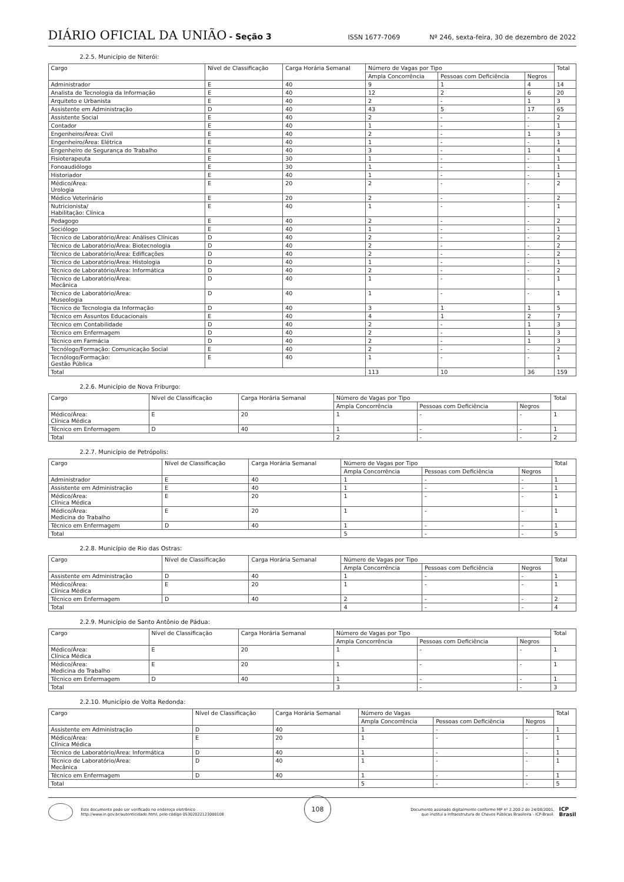DIÁRIO OFICIAL DA UNIÃO - Seção 3 ISSN 1677-7069 Nº 246, sexta-feira, 30 de dezembro de 2022
2.2.5. Município de Niterói:
| Cargo | Nível de Classificação | Carga Horária Semanal | Número de Vagas por Tipo | | | Total |
| --- | --- | --- | --- | --- | --- | --- |
| | | | Ampla Concorrência | Pessoas com Deficiência | Negros | |
| Administrador | E | 40 | 9 | 1 | 4 | 14 |
| Analista de Tecnologia da Informação | E | 40 | 12 | 2 | 6 | 20 |
| Arquiteto e Urbanista | E | 40 | 2 | - | 1 | 3 |
| Assistente em Administração | D | 40 | 43 | 5 | 17 | 65 |
| Assistente Social | E | 40 | 2 | - | - | 2 |
| Contador | E | 40 | 1 | - | - | 1 |
| Engenheiro/Área: Civil | E | 40 | 2 | - | 1 | 3 |
| Engenheiro/Área: Elétrica | E | 40 | 1 | - | - | 1 |
| Engenheiro de Segurança do Trabalho | E | 40 | 3 | - | 1 | 4 |
| Fisioterapeuta | E | 30 | 1 | - | - | 1 |
| Fonoaudiólogo | E | 30 | 1 | - | - | 1 |
| Historiador | E | 40 | 1 | - | - | 1 |
| Médico/Área: Urologia | E | 20 | 2 | - | - | 2 |
| Médico Veterinário | E | 20 | 2 | - | - | 2 |
| Nutricionista/ Habilitação: Clínica | E | 40 | 1 | - | - | 1 |
| Pedagogo | E | 40 | 2 | - | - | 2 |
| Sociólogo | E | 40 | 1 | - | - | 1 |
| Técnico de Laboratório/Área: Análises Clínicas | D | 40 | 2 | - | - | 2 |
| Técnico de Laboratório/Área: Biotecnologia | D | 40 | 2 | - | - | 2 |
| Técnico de Laboratório/Área: Edificações | D | 40 | 2 | - | - | 2 |
| Técnico de Laboratório/Área: Histologia | D | 40 | 1 | - | - | 1 |
| Técnico de Laboratório/Área: Informática | D | 40 | 2 | - | - | 2 |
| Técnico de Laboratório/Área: Mecânica | D | 40 | 1 | - | - | 1 |
| Técnico de Laboratório/Área: Museologia | D | 40 | 1 | - | - | 1 |
| Técnico de Tecnologia da Informação | D | 40 | 3 | 1 | 1 | 5 |
| Técnico em Assuntos Educacionais | E | 40 | 4 | 1 | 2 | 7 |
| Técnico em Contabilidade | D | 40 | 2 | - | 1 | 3 |
| Técnico em Enfermagem | D | 40 | 2 | - | 1 | 3 |
| Técnico em Farmácia | D | 40 | 2 | - | 1 | 3 |
| Tecnólogo/Formação: Comunicação Social | E | 40 | 2 | - | - | 2 |
| Tecnólogo/Formação: Gestão Pública | E | 40 | 1 | - | - | 1 |
| Total | | | 113 | 10 | 36 | 159 |
2.2.6. Município de Nova Friburgo:
| Cargo | Nível de Classificação | Carga Horária Semanal | Número de Vagas por Tipo | | | Total |
| --- | --- | --- | --- | --- | --- | --- |
| | | | Ampla Concorrência | Pessoas com Deficiência | Negros | |
| Médico/Área: Clínica Médica | E | 20 | 1 | - | - | 1 |
| Técnico em Enfermagem | D | 40 | 1 | - | - | 1 |
| Total | | | 2 | - | - | 2 |
2.2.7. Município de Petrópolis:
| Cargo | Nível de Classificação | Carga Horária Semanal | Número de Vagas por Tipo | | | Total |
| --- | --- | --- | --- | --- | --- | --- |
| | | | Ampla Concorrência | Pessoas com Deficiência | Negros | |
| Administrador | E | 40 | 1 | - | - | 1 |
| Assistente em Administração | E | 40 | 1 | - | - | 1 |
| Médico/Área: Clínica Médica | E | 20 | 1 | - | - | 1 |
| Médico/Área: Medicina do Trabalho | E | 20 | 1 | - | - | 1 |
| Técnico em Enfermagem | D | 40 | 1 | - | - | 1 |
| Total | | | 5 | - | - | 5 |
2.2.8. Município de Rio das Ostras:
| Cargo | Nível de Classificação | Carga Horária Semanal | Número de Vagas por Tipo | | | Total |
| --- | --- | --- | --- | --- | --- | --- |
| | | | Ampla Concorrência | Pessoas com Deficiência | Negros | |
| Assistente em Administração | D | 40 | 1 | - | - | 1 |
| Médico/Área: Clínica Médica | E | 20 | 1 | - | - | 1 |
| Técnico em Enfermagem | D | 40 | 2 | - | - | 2 |
| Total | | | 4 | - | - | 4 |
2.2.9. Município de Santo Antônio de Pádua:
| Cargo | Nível de Classificação | Carga Horária Semanal | Número de Vagas por Tipo | | | Total |
| --- | --- | --- | --- | --- | --- | --- |
| | | | Ampla Concorrência | Pessoas com Deficiência | Negros | |
| Médico/Área: Clínica Médica | E | 20 | 1 | - | - | 1 |
| Médico/Área: Medicina do Trabalho | E | 20 | 1 | - | - | 1 |
| Técnico em Enfermagem | D | 40 | 1 | - | - | 1 |
| Total | | | 3 | - | - | 3 |
2.2.10. Município de Volta Redonda:
| Cargo | Nível de Classificação | Carga Horária Semanal | Número de Vagas | | | Total |
| --- | --- | --- | --- | --- | --- | --- |
| | | | Ampla Concorrência | Pessoas com Deficiência | Negros | |
| Assistente em Administração | D | 40 | 1 | - | - | 1 |
| Médico/Área: Clínica Médica | E | 20 | 1 | - | - | 1 |
| Técnico de Laboratório/Área: Informática | D | 40 | 1 | - | - | 1 |
| Técnico de Laboratório/Área: Mecânica | D | 40 | 1 | - | - | 1 |
| Técnico em Enfermagem | D | 40 | 1 | - | - | 1 |
| Total | | | 5 | - | - | 5 |
Este documento pode ser verificado no endereço eletrônico
http://www.in.gov.br/autenticidade.html, pelo código 05302022123000108
108
Documento assinado digitalmente conforme MP nº 2.200-2 de 24/08/2001,
que institui a Infraestrutura de Chaves Públicas Brasileira - ICP-Brasil.
ICP
Brasil